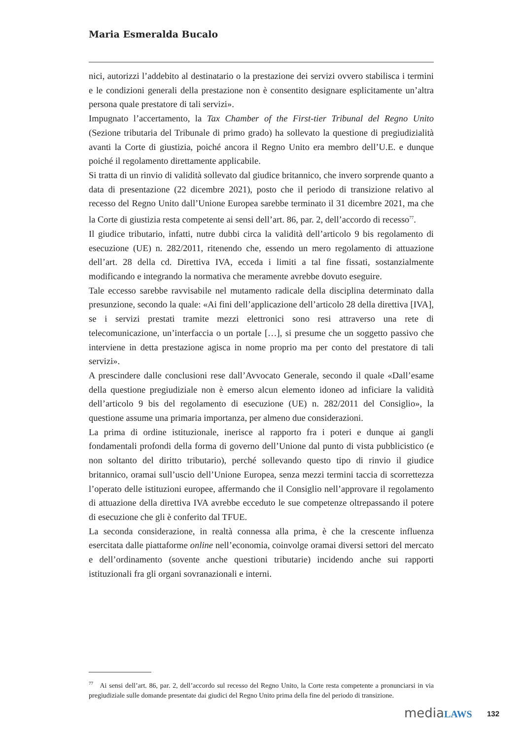Maria Esmeralda Bucalo
nici, autorizzi l’addebito al destinatario o la prestazione dei servizi ovvero stabilisca i termini e le condizioni generali della prestazione non è consentito designare esplicitamente un’altra persona quale prestatore di tali servizi».
Impugnato l’accertamento, la Tax Chamber of the First-tier Tribunal del Regno Unito (Sezione tributaria del Tribunale di primo grado) ha sollevato la questione di pregiudizialità avanti la Corte di giustizia, poiché ancora il Regno Unito era membro dell’U.E. e dunque poiché il regolamento direttamente applicabile.
Si tratta di un rinvio di validità sollevato dal giudice britannico, che invero sorprende quanto a data di presentazione (22 dicembre 2021), posto che il periodo di transizione relativo al recesso del Regno Unito dall’Unione Europea sarebbe terminato il 31 dicembre 2021, ma che la Corte di giustizia resta competente ai sensi dell’art. 86, par. 2, dell’accordo di recesso<sup>77</sup>.
Il giudice tributario, infatti, nutre dubbi circa la validità dell’articolo 9 bis regolamento di esecuzione (UE) n. 282/2011, ritenendo che, essendo un mero regolamento di attuazione dell’art. 28 della cd. Direttiva IVA, ecceda i limiti a tal fine fissati, sostanzialmente modificando e integrando la normativa che meramente avrebbe dovuto eseguire.
Tale eccesso sarebbe ravvisabile nel mutamento radicale della disciplina determinato dalla presunzione, secondo la quale: «Ai fini dell’applicazione dell’articolo 28 della direttiva [IVA], se i servizi prestati tramite mezzi elettronici sono resi attraverso una rete di telecomunicazione, un’interfaccia o un portale […], si presume che un soggetto passivo che interviene in detta prestazione agisca in nome proprio ma per conto del prestatore di tali servizi».
A prescindere dalle conclusioni rese dall’Avvocato Generale, secondo il quale «Dall’esame della questione pregiudiziale non è emerso alcun elemento idoneo ad inficiare la validità dell’articolo 9 bis del regolamento di esecuzione (UE) n. 282/2011 del Consiglio», la questione assume una primaria importanza, per almeno due considerazioni.
La prima di ordine istituzionale, inerisce al rapporto fra i poteri e dunque ai gangli fondamentali profondi della forma di governo dell’Unione dal punto di vista pubblicistico (e non soltanto del diritto tributario), perché sollevando questo tipo di rinvio il giudice britannico, oramai sull’uscio dell’Unione Europea, senza mezzi termini taccia di scorrettezza l’operato delle istituzioni europee, affermando che il Consiglio nell’approvare il regolamento di attuazione della direttiva IVA avrebbe ecceduto le sue competenze oltrepassando il potere di esecuzione che gli è conferito dal TFUE.
La seconda considerazione, in realtà connessa alla prima, è che la crescente influenza esercitata dalle piattaforme online nell’economia, coinvolge oramai diversi settori del mercato e dell’ordinamento (sovente anche questioni tributarie) incidendo anche sui rapporti istituzionali fra gli organi sovranazionali e interni.
<sup>77</sup> Ai sensi dell’art. 86, par. 2, dell’accordo sul recesso del Regno Unito, la Corte resta competente a pronunciarsi in via pregiudiziale sulle domande presentate dai giudici del Regno Unito prima della fine del periodo di transizione.
mediaLAWS 132